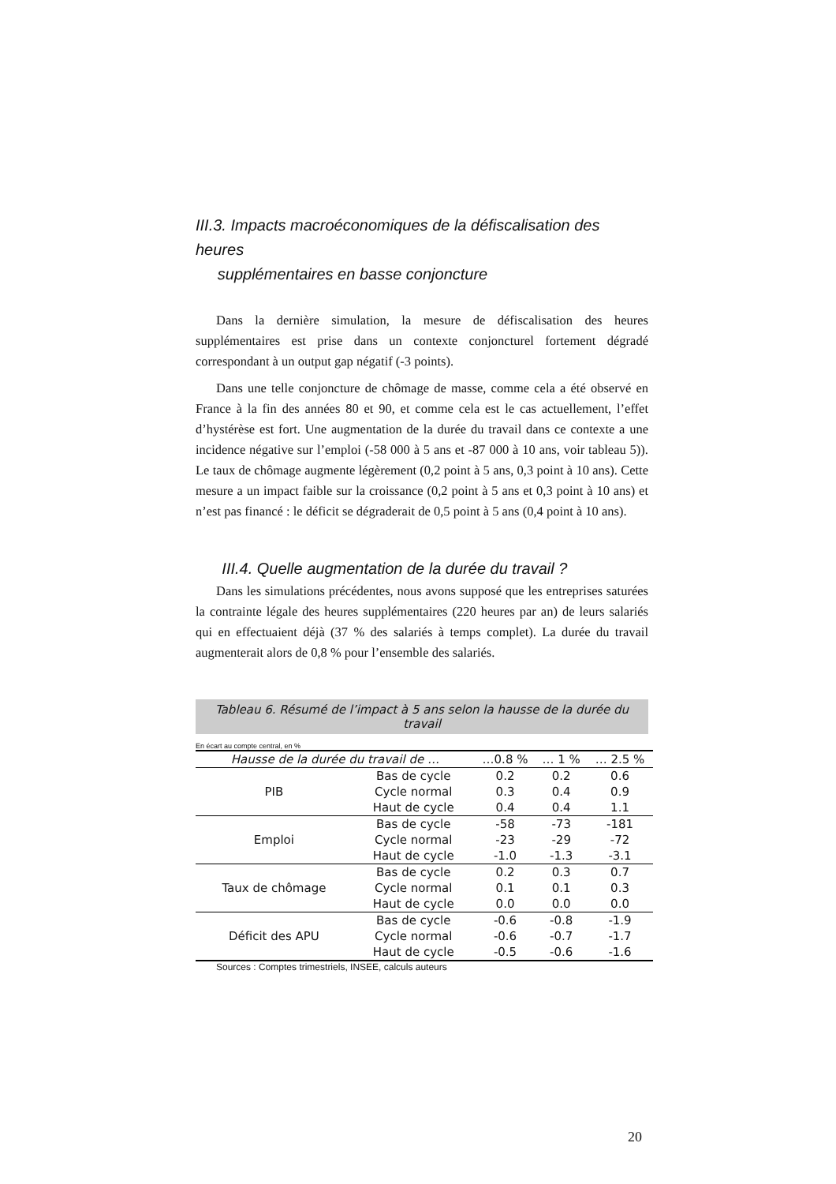III.3. Impacts macroéconomiques de la défiscalisation des heures
supplémentaires en basse conjoncture
Dans la dernière simulation, la mesure de défiscalisation des heures supplémentaires est prise dans un contexte conjoncturel fortement dégradé correspondant à un output gap négatif (-3 points).
Dans une telle conjoncture de chômage de masse, comme cela a été observé en France à la fin des années 80 et 90, et comme cela est le cas actuellement, l’effet d’hystérèse est fort. Une augmentation de la durée du travail dans ce contexte a une incidence négative sur l’emploi (-58 000 à 5 ans et -87 000 à 10 ans, voir tableau 5)). Le taux de chômage augmente légèrement (0,2 point à 5 ans, 0,3 point à 10 ans). Cette mesure a un impact faible sur la croissance (0,2 point à 5 ans et 0,3 point à 10 ans) et n’est pas financé : le déficit se dégraderait de 0,5 point à 5 ans (0,4 point à 10 ans).
III.4. Quelle augmentation de la durée du travail ?
Dans les simulations précédentes, nous avons supposé que les entreprises saturées la contrainte légale des heures supplémentaires (220 heures par an) de leurs salariés qui en effectuaient déjà (37 % des salariés à temps complet). La durée du travail augmenterait alors de 0,8 % pour l’ensemble des salariés.
Tableau 6. Résumé de l’impact à 5 ans selon la hausse de la durée du travail
En écart au compte central, en %
| Hausse de la durée du travail de … | | …0.8 % | … 1 % | … 2.5 % |
| --- | --- | --- | --- | --- |
| PIB | Bas de cycle | 0.2 | 0.2 | 0.6 |
| | Cycle normal | 0.3 | 0.4 | 0.9 |
| | Haut de cycle | 0.4 | 0.4 | 1.1 |
| Emploi | Bas de cycle | -58 | -73 | -181 |
| | Cycle normal | -23 | -29 | -72 |
| | Haut de cycle | -1.0 | -1.3 | -3.1 |
| Taux de chômage | Bas de cycle | 0.2 | 0.3 | 0.7 |
| | Cycle normal | 0.1 | 0.1 | 0.3 |
| | Haut de cycle | 0.0 | 0.0 | 0.0 |
| Déficit des APU | Bas de cycle | -0.6 | -0.8 | -1.9 |
| | Cycle normal | -0.6 | -0.7 | -1.7 |
| | Haut de cycle | -0.5 | -0.6 | -1.6 |
Sources : Comptes trimestriels, INSEE, calculs auteurs
20